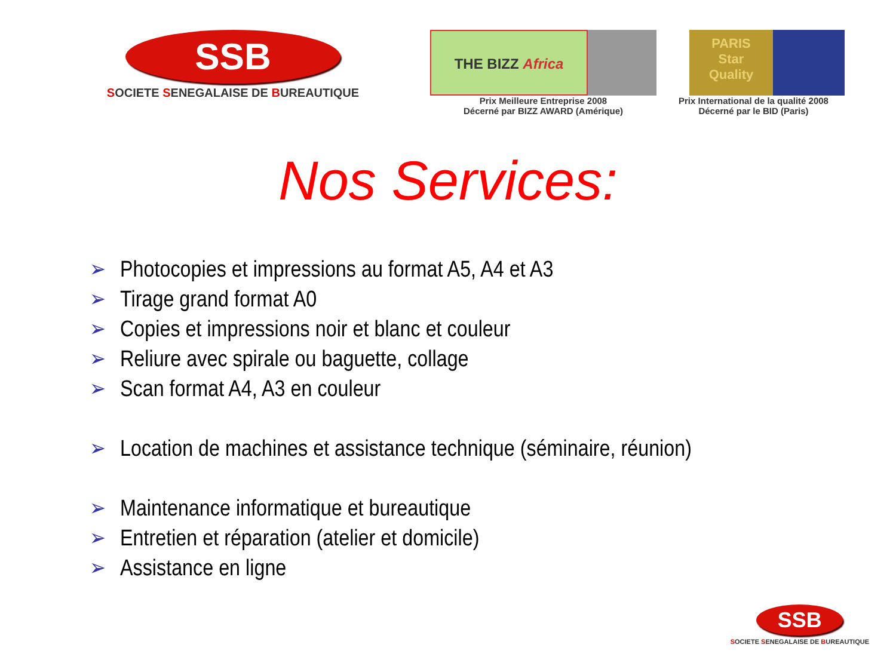SSB
SOCIETE SENEGALAISE DE BUREAUTIQUE
THE BIZZ Africa
Prix Meilleure Entreprise 2008
Décerné par BIZZ AWARD (Amérique)
PARIS
Star
Quality
Prix International de la qualité 2008
Décerné par le BID (Paris)
Nos Services:
➢ Photocopies et impressions au format A5, A4 et A3
➢ Tirage grand format A0
➢ Copies et impressions noir et blanc et couleur
➢ Reliure avec spirale ou baguette, collage
➢ Scan format A4, A3 en couleur
➢ Location de machines et assistance technique (séminaire, réunion)
➢ Maintenance informatique et bureautique
➢ Entretien et réparation (atelier et domicile)
➢ Assistance en ligne
SSB
SOCIETE SENEGALAISE DE BUREAUTIQUE